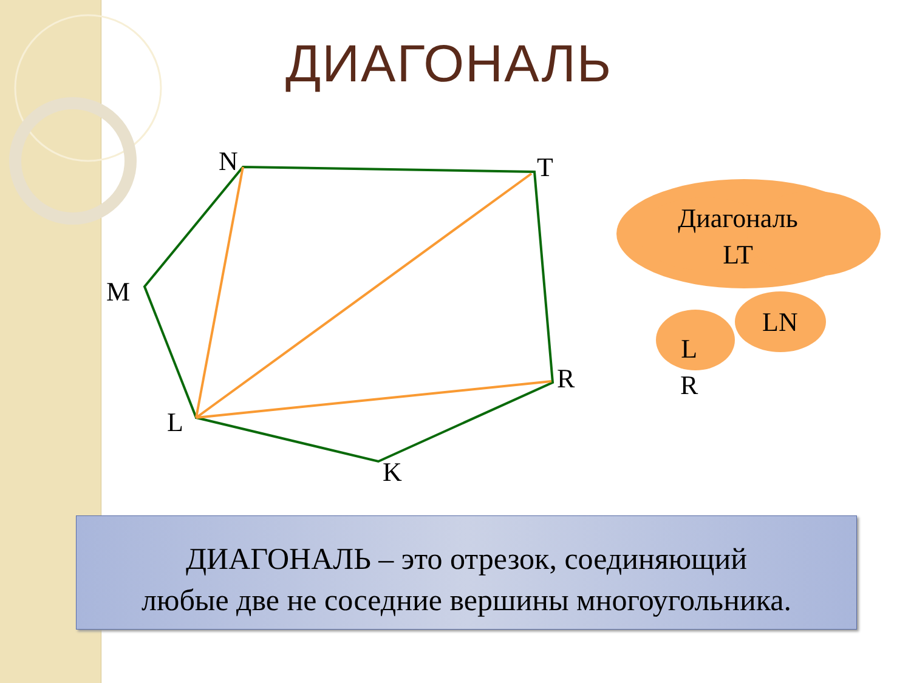ДИАГОНАЛЬ
N T
M
R
L
K
Диагональ
LT
LN
L
R
ДИАГОНАЛЬ – это отрезок, соединяющий
любые две не соседние вершины многоугольника.